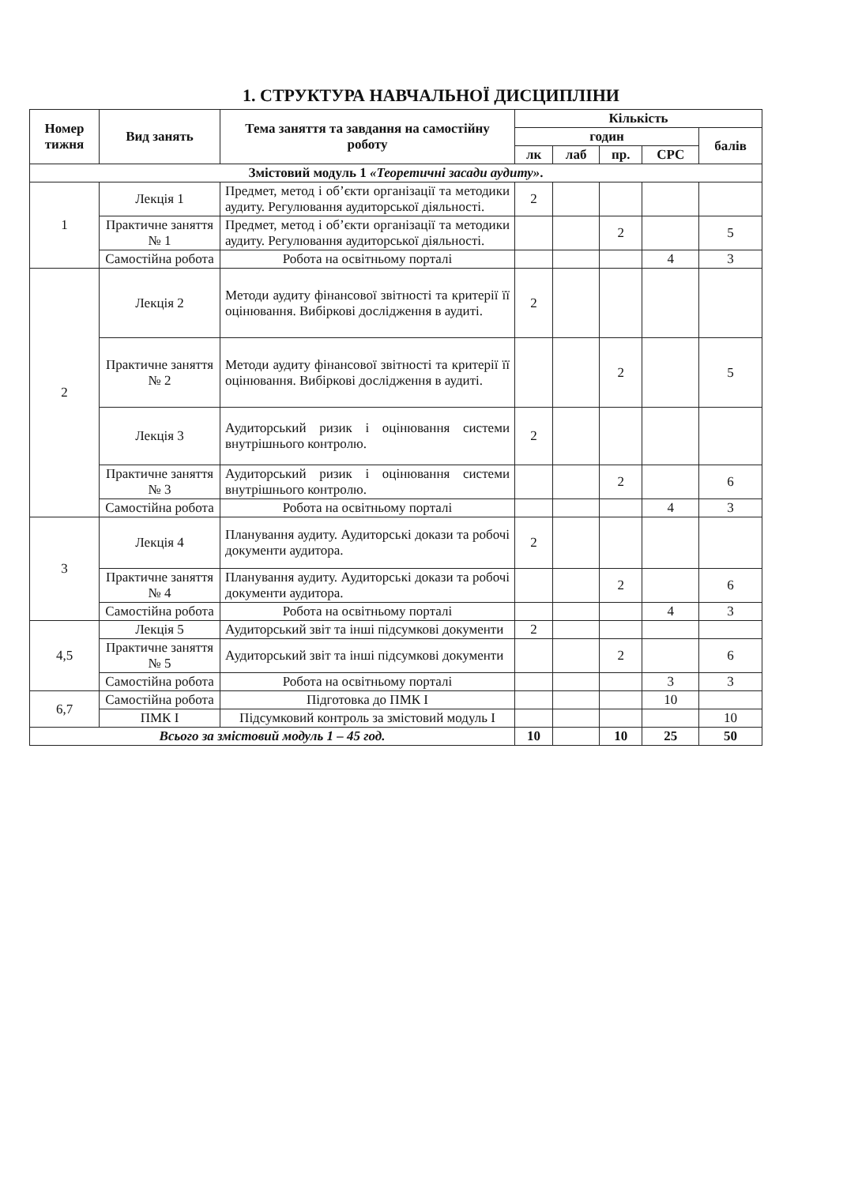1. СТРУКТУРА НАВЧАЛЬНОЇ ДИСЦИПЛІНИ
| Номер тижня | Вид занять | Тема заняття та завдання на самостійну роботу | Кількість | | | | |
| --- | --- | --- | --- | --- | --- | --- | --- |
| | | | годин | | | | балів |
| | | | лк | лаб | пр. | СРС | |
| Змістовий модуль 1 «Теоретичні засади аудиту» . | | | | | | | |
| 1 | Лекція 1 | Предмет, метод і об’єкти організації та методики аудиту. Регулювання аудиторської діяльності. | 2 | | | | |
| | Практичне заняття № 1 | Предмет, метод і об’єкти організації та методики аудиту. Регулювання аудиторської діяльності. | | | 2 | | 5 |
| | Самостійна робота | Робота на освітньому порталі | | | | 4 | 3 |
| 2 | Лекція 2 | Методи аудиту фінансової звітності та критерії її оцінювання. Вибіркові дослідження в аудиті. | 2 | | | | |
| | Практичне заняття № 2 | Методи аудиту фінансової звітності та критерії її оцінювання. Вибіркові дослідження в аудиті. | | | 2 | | 5 |
| | Лекція 3 | Аудиторський ризик і оцінювання системи внутрішнього контролю. | 2 | | | | |
| | Практичне заняття № 3 | Аудиторський ризик і оцінювання системи внутрішнього контролю. | | | 2 | | 6 |
| | Самостійна робота | Робота на освітньому порталі | | | | 4 | 3 |
| 3 | Лекція 4 | Планування аудиту. Аудиторські докази та робочі документи аудитора. | 2 | | | | |
| | Практичне заняття № 4 | Планування аудиту. Аудиторські докази та робочі документи аудитора. | | | 2 | | 6 |
| | Самостійна робота | Робота на освітньому порталі | | | | 4 | 3 |
| 4,5 | Лекція 5 | Аудиторський звіт та інші підсумкові документи | 2 | | | | |
| | Практичне заняття № 5 | Аудиторський звіт та інші підсумкові документи | | | 2 | | 6 |
| | Самостійна робота | Робота на освітньому порталі | | | | 3 | 3 |
| 6,7 | Самостійна робота | Підготовка до ПМК І | | | | 10 | |
| | ПМК І | Підсумковий контроль за змістовий модуль І | | | | | 10 |
| Всього за змістовий модуль 1 – 45 год. | | | 10 | | 10 | 25 | 50 |